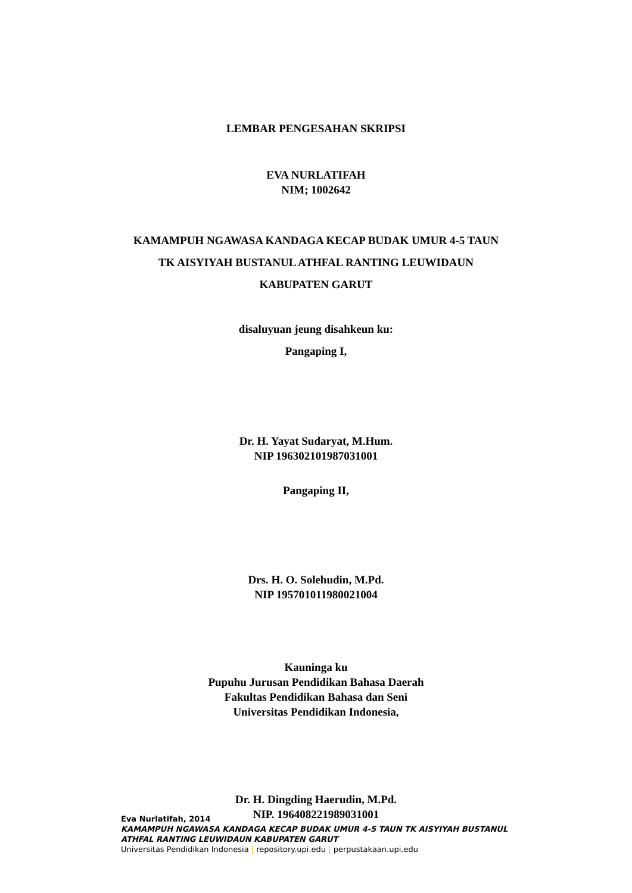LEMBAR PENGESAHAN SKRIPSI
EVA NURLATIFAH
NIM; 1002642
KAMAMPUH NGAWASA KANDAGA KECAP BUDAK UMUR 4-5 TAUN
TK AISYIYAH BUSTANUL ATHFAL RANTING LEUWIDAUN
KABUPATEN GARUT
disaluyuan jeung disahkeun ku:
Pangaping I,
Dr. H. Yayat Sudaryat, M.Hum.
NIP 196302101987031001
Pangaping II,
Drs. H. O. Solehudin, M.Pd.
NIP 195701011980021004
Kauninga ku
Pupuhu Jurusan Pendidikan Bahasa Daerah
Fakultas Pendidikan Bahasa dan Seni
Universitas Pendidikan Indonesia,
Dr. H. Dingding Haerudin, M.Pd.
NIP. 196408221989031001
Eva Nurlatifah, 2014
KAMAMPUH NGAWASA KANDAGA KECAP BUDAK UMUR 4-5 TAUN TK AISYIYAH BUSTANUL
ATHFAL RANTING LEUWIDAUN KABUPATEN GARUT
Universitas Pendidikan Indonesia | repository.upi.edu | perpustakaan.upi.edu